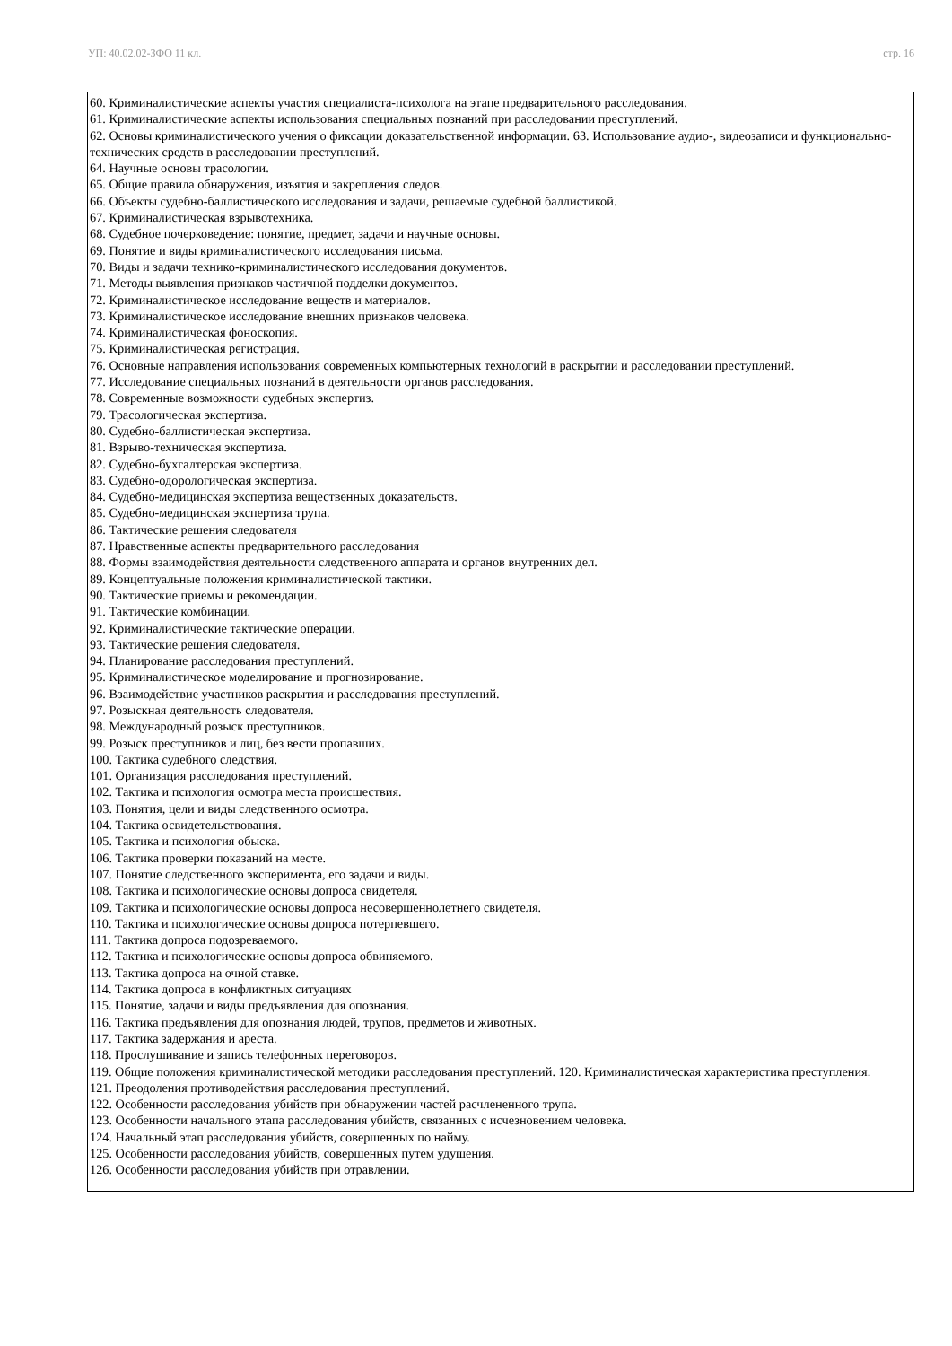УП: 40.02.02-ЗФО 11 кл. стр. 16
60. Криминалистические аспекты участия специалиста-психолога на этапе предварительного расследования.
61. Криминалистические аспекты использования специальных познаний при расследовании преступлений.
62. Основы криминалистического учения о фиксации доказательственной информации. 63. Использование аудио-, видеозаписи и функционально-технических средств в расследовании преступлений.
64. Научные основы трасологии.
65. Общие правила обнаружения, изъятия и закрепления следов.
66. Объекты судебно-баллистического исследования и задачи, решаемые судебной баллистикой.
67. Криминалистическая взрывотехника.
68. Судебное почерковедение: понятие, предмет, задачи и научные основы.
69. Понятие и виды криминалистического исследования письма.
70. Виды и задачи технико-криминалистического исследования документов.
71. Методы выявления признаков частичной подделки документов.
72. Криминалистическое исследование веществ и материалов.
73. Криминалистическое исследование внешних признаков человека.
74. Криминалистическая фоноскопия.
75. Криминалистическая регистрация.
76. Основные направления использования современных компьютерных технологий в раскрытии и расследовании преступлений.
77. Исследование специальных познаний в деятельности органов расследования.
78. Современные возможности судебных экспертиз.
79. Трасологическая экспертиза.
80. Судебно-баллистическая экспертиза.
81. Взрыво-техническая экспертиза.
82. Судебно-бухгалтерская экспертиза.
83. Судебно-одорологическая экспертиза.
84. Судебно-медицинская экспертиза вещественных доказательств.
85. Судебно-медицинская экспертиза трупа.
86. Тактические решения следователя
87. Нравственные аспекты предварительного расследования
88. Формы взаимодействия деятельности следственного аппарата и органов внутренних дел.
89. Концептуальные положения криминалистической тактики.
90. Тактические приемы и рекомендации.
91. Тактические комбинации.
92. Криминалистические тактические операции.
93. Тактические решения следователя.
94. Планирование расследования преступлений.
95. Криминалистическое моделирование и прогнозирование.
96. Взаимодействие участников раскрытия и расследования преступлений.
97. Розыскная деятельность следователя.
98. Международный розыск преступников.
99. Розыск преступников и лиц, без вести пропавших.
100. Тактика судебного следствия.
101. Организация расследования преступлений.
102. Тактика и психология осмотра места происшествия.
103. Понятия, цели и виды следственного осмотра.
104. Тактика освидетельствования.
105. Тактика и психология обыска.
106. Тактика проверки показаний на месте.
107. Понятие следственного эксперимента, его задачи и виды.
108. Тактика и психологические основы допроса свидетеля.
109. Тактика и психологические основы допроса несовершеннолетнего свидетеля.
110. Тактика и психологические основы допроса потерпевшего.
111. Тактика допроса подозреваемого.
112. Тактика и психологические основы допроса обвиняемого.
113. Тактика допроса на очной ставке.
114. Тактика допроса в конфликтных ситуациях
115. Понятие, задачи и виды предъявления для опознания.
116. Тактика предъявления для опознания людей, трупов, предметов и животных.
117. Тактика задержания и ареста.
118. Прослушивание и запись телефонных переговоров.
119. Общие положения криминалистической методики расследования преступлений. 120. Криминалистическая характеристика преступления.
121. Преодоления противодействия расследования преступлений.
122. Особенности расследования убийств при обнаружении частей расчлененного трупа.
123. Особенности начального этапа расследования убийств, связанных с исчезновением человека.
124. Начальный этап расследования убийств, совершенных по найму.
125. Особенности расследования убийств, совершенных путем удушения.
126. Особенности расследования убийств при отравлении.